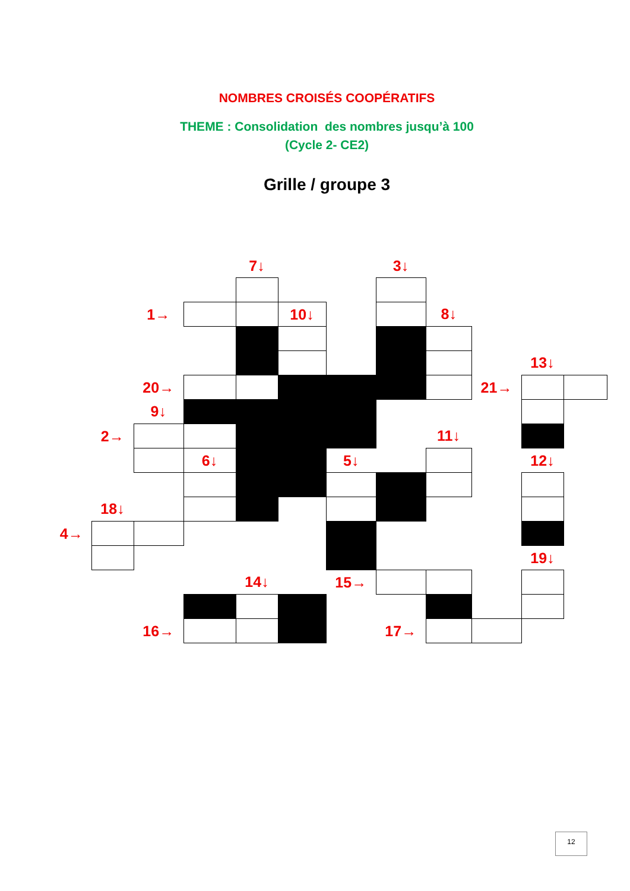NOMBRES CROISÉS COOPÉRATIFS
THEME : Consolidation des nombres jusqu’à 100
(Cycle 2- CE2)
Grille / groupe 3
| | | | | 7↓ | | | 3↓ | | | | |
| | | 1→ | | | 10↓ | | | 8↓ | | | |
| | | | | | | | | | | 13↓ | |
| | | 20→ | | | | | | | 21→ | | |
| | | 9↓ | | | | | | | | | |
| | 2→ | | | | | | | 11↓ | | | |
| | | | 6↓ | | | 5↓ | | | | 12↓ | |
| | 18↓ | | | | | | | | | | |
| 4→ | | | | | | | | | | | |
| | | | | | | | | | | 19↓ | |
| | | | | 14↓ | | 15→ | | | | | |
| | | 16→ | | | | | 17→ | | | | |
12